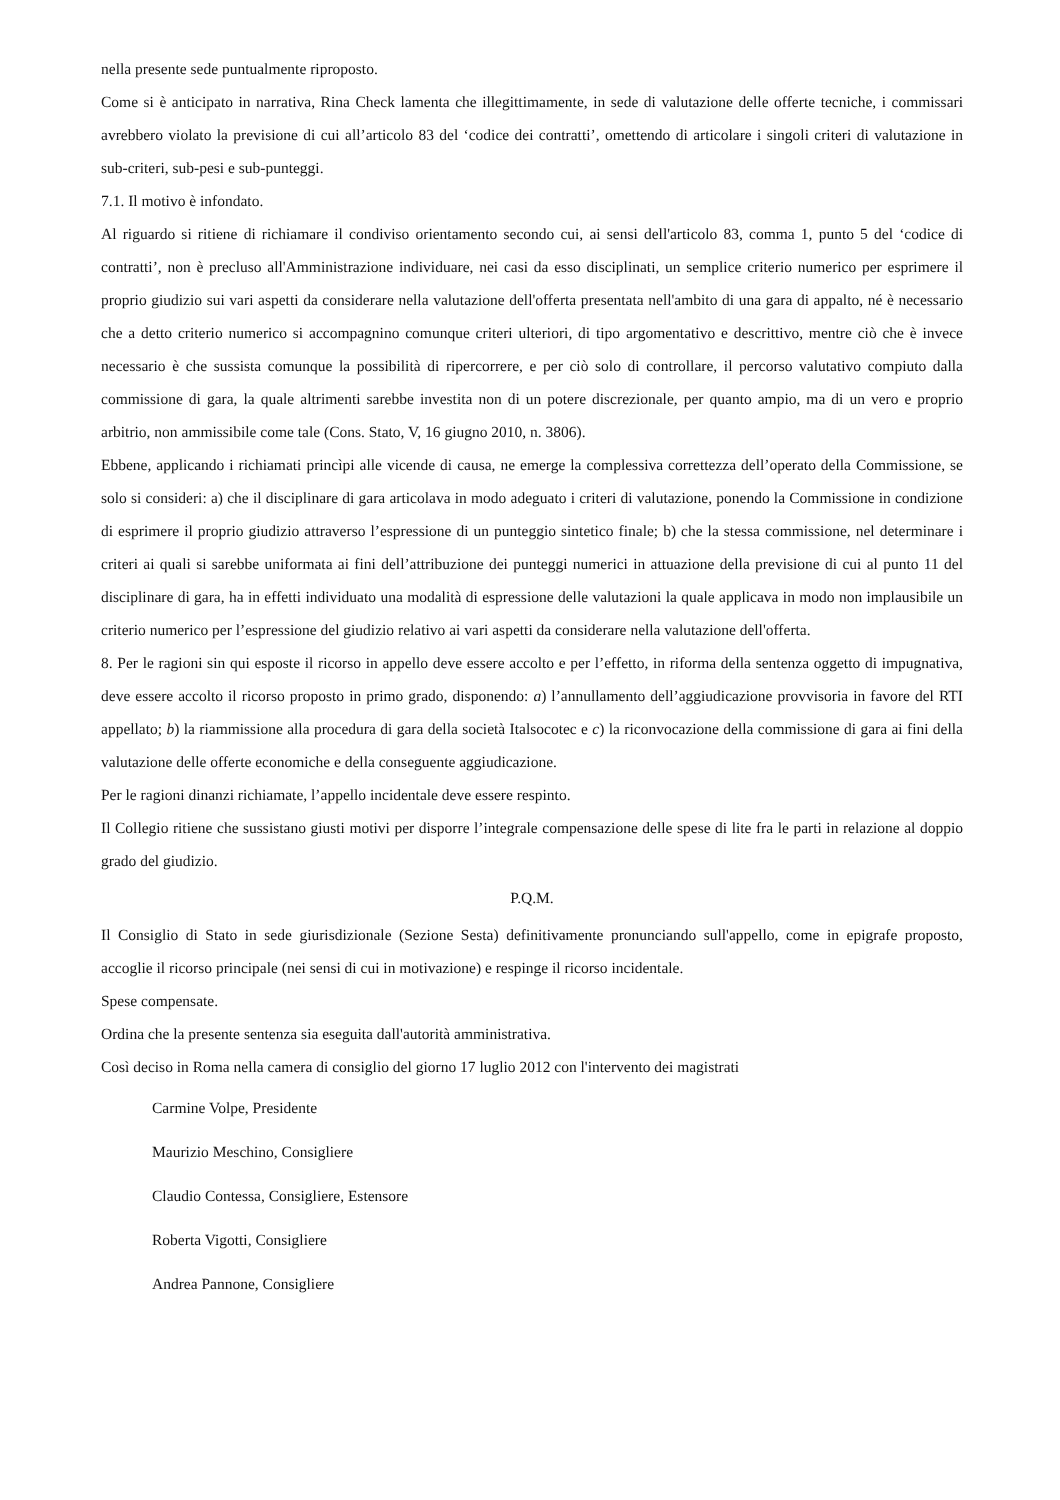nella presente sede puntualmente riproposto.
Come si è anticipato in narrativa, Rina Check lamenta che illegittimamente, in sede di valutazione delle offerte tecniche, i commissari avrebbero violato la previsione di cui all’articolo 83 del ‘codice dei contratti’, omettendo di articolare i singoli criteri di valutazione in sub-criteri, sub-pesi e sub-punteggi.
7.1. Il motivo è infondato.
Al riguardo si ritiene di richiamare il condiviso orientamento secondo cui, ai sensi dell'articolo 83, comma 1, punto 5 del ‘codice di contratti’, non è precluso all'Amministrazione individuare, nei casi da esso disciplinati, un semplice criterio numerico per esprimere il proprio giudizio sui vari aspetti da considerare nella valutazione dell'offerta presentata nell'ambito di una gara di appalto, né è necessario che a detto criterio numerico si accompagnino comunque criteri ulteriori, di tipo argomentativo e descrittivo, mentre ciò che è invece necessario è che sussista comunque la possibilità di ripercorrere, e per ciò solo di controllare, il percorso valutativo compiuto dalla commissione di gara, la quale altrimenti sarebbe investita non di un potere discrezionale, per quanto ampio, ma di un vero e proprio arbitrio, non ammissibile come tale (Cons. Stato, V, 16 giugno 2010, n. 3806).
Ebbene, applicando i richiamati princìpi alle vicende di causa, ne emerge la complessiva correttezza dell’operato della Commissione, se solo si consideri: a) che il disciplinare di gara articolava in modo adeguato i criteri di valutazione, ponendo la Commissione in condizione di esprimere il proprio giudizio attraverso l’espressione di un punteggio sintetico finale; b) che la stessa commissione, nel determinare i criteri ai quali si sarebbe uniformata ai fini dell’attribuzione dei punteggi numerici in attuazione della previsione di cui al punto 11 del disciplinare di gara, ha in effetti individuato una modalità di espressione delle valutazioni la quale applicava in modo non implausibile un criterio numerico per l’espressione del giudizio relativo ai vari aspetti da considerare nella valutazione dell'offerta.
8. Per le ragioni sin qui esposte il ricorso in appello deve essere accolto e per l’effetto, in riforma della sentenza oggetto di impugnativa, deve essere accolto il ricorso proposto in primo grado, disponendo: a) l’annullamento dell’aggiudicazione provvisoria in favore del RTI appellato; b) la riammissione alla procedura di gara della società Italsocotec e c) la riconvocazione della commissione di gara ai fini della valutazione delle offerte economiche e della conseguente aggiudicazione.
Per le ragioni dinanzi richiamate, l’appello incidentale deve essere respinto.
Il Collegio ritiene che sussistano giusti motivi per disporre l’integrale compensazione delle spese di lite fra le parti in relazione al doppio grado del giudizio.
P.Q.M.
Il Consiglio di Stato in sede giurisdizionale (Sezione Sesta) definitivamente pronunciando sull'appello, come in epigrafe proposto, accoglie il ricorso principale (nei sensi di cui in motivazione) e respinge il ricorso incidentale.
Spese compensate.
Ordina che la presente sentenza sia eseguita dall'autorità amministrativa.
Così deciso in Roma nella camera di consiglio del giorno 17 luglio 2012 con l'intervento dei magistrati
Carmine Volpe, Presidente
Maurizio Meschino, Consigliere
Claudio Contessa, Consigliere, Estensore
Roberta Vigotti, Consigliere
Andrea Pannone, Consigliere